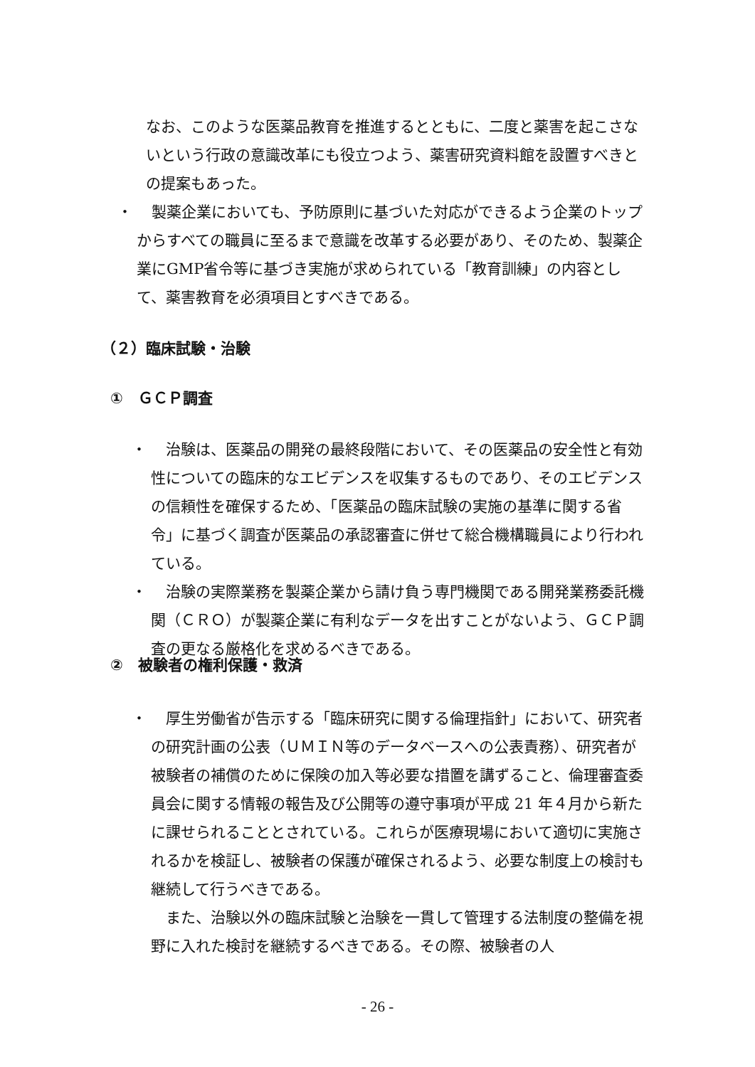なお、このような医薬品教育を推進するとともに、二度と薬害を起こさないという行政の意識改革にも役立つよう、薬害研究資料館を設置すべきとの提案もあった。
・ 　製薬企業においても、予防原則に基づいた対応ができるよう企業のトップからすべての職員に至るまで意識を改革する必要があり、そのため、製薬企業にGMP省令等に基づき実施が求められている「教育訓練」の内容として、薬害教育を必須項目とすべきである。
（２）臨床試験・治験
①　ＧＣＰ調査
・ 　治験は、医薬品の開発の最終段階において、その医薬品の安全性と有効性についての臨床的なエビデンスを収集するものであり、そのエビデンスの信頼性を確保するため、「医薬品の臨床試験の実施の基準に関する省令」に基づく調査が医薬品の承認審査に併せて総合機構職員により行われている。
・ 　治験の実際業務を製薬企業から請け負う専門機関である開発業務委託機関（ＣＲＯ）が製薬企業に有利なデータを出すことがないよう、ＧＣＰ調査の更なる厳格化を求めるべきである。
②　被験者の権利保護・救済
・ 　厚生労働省が告示する「臨床研究に関する倫理指針」において、研究者の研究計画の公表（ＵＭＩＮ等のデータベースへの公表責務）、研究者が被験者の補償のために保険の加入等必要な措置を講ずること、倫理審査委員会に関する情報の報告及び公開等の遵守事項が平成 21 年４月から新たに課せられることとされている。これらが医療現場において適切に実施されるかを検証し、被験者の保護が確保されるよう、必要な制度上の検討も継続して行うべきである。
　また、治験以外の臨床試験と治験を一貫して管理する法制度の整備を視野に入れた検討を継続するべきである。その際、被験者の人
- 26 -